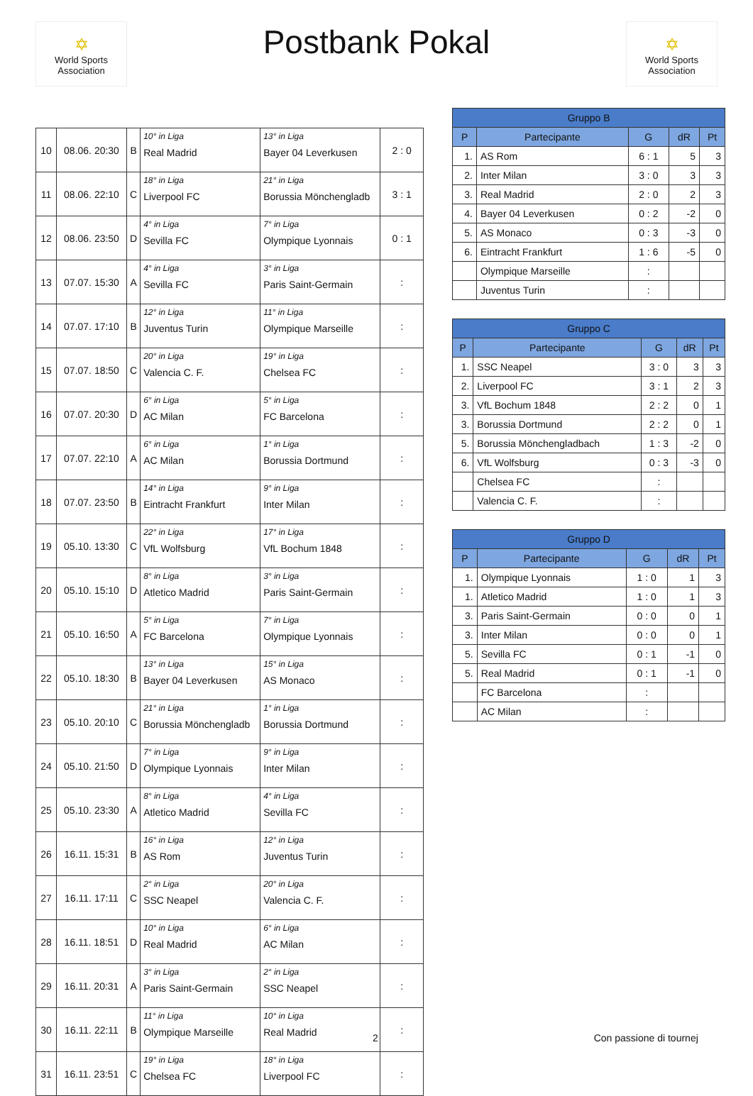✡
World Sports Association
Postbank Pokal
✡
World Sports Association
| 10 | 08.06. 20:30 | B | 10° in Liga Real Madrid | 13° in Liga Bayer 04 Leverkusen | 2 : 0 |
| 11 | 08.06. 22:10 | C | 18° in Liga Liverpool FC | 21° in Liga Borussia Mönchengladb | 3 : 1 |
| 12 | 08.06. 23:50 | D | 4° in Liga Sevilla FC | 7° in Liga Olympique Lyonnais | 0 : 1 |
| 13 | 07.07. 15:30 | A | 4° in Liga Sevilla FC | 3° in Liga Paris Saint-Germain | : |
| 14 | 07.07. 17:10 | B | 12° in Liga Juventus Turin | 11° in Liga Olympique Marseille | : |
| 15 | 07.07. 18:50 | C | 20° in Liga Valencia C. F. | 19° in Liga Chelsea FC | : |
| 16 | 07.07. 20:30 | D | 6° in Liga AC Milan | 5° in Liga FC Barcelona | : |
| 17 | 07.07. 22:10 | A | 6° in Liga AC Milan | 1° in Liga Borussia Dortmund | : |
| 18 | 07.07. 23:50 | B | 14° in Liga Eintracht Frankfurt | 9° in Liga Inter Milan | : |
| 19 | 05.10. 13:30 | C | 22° in Liga VfL Wolfsburg | 17° in Liga VfL Bochum 1848 | : |
| 20 | 05.10. 15:10 | D | 8° in Liga Atletico Madrid | 3° in Liga Paris Saint-Germain | : |
| 21 | 05.10. 16:50 | A | 5° in Liga FC Barcelona | 7° in Liga Olympique Lyonnais | : |
| 22 | 05.10. 18:30 | B | 13° in Liga Bayer 04 Leverkusen | 15° in Liga AS Monaco | : |
| 23 | 05.10. 20:10 | C | 21° in Liga Borussia Mönchengladb | 1° in Liga Borussia Dortmund | : |
| 24 | 05.10. 21:50 | D | 7° in Liga Olympique Lyonnais | 9° in Liga Inter Milan | : |
| 25 | 05.10. 23:30 | A | 8° in Liga Atletico Madrid | 4° in Liga Sevilla FC | : |
| 26 | 16.11. 15:31 | B | 16° in Liga AS Rom | 12° in Liga Juventus Turin | : |
| 27 | 16.11. 17:11 | C | 2° in Liga SSC Neapel | 20° in Liga Valencia C. F. | : |
| 28 | 16.11. 18:51 | D | 10° in Liga Real Madrid | 6° in Liga AC Milan | : |
| 29 | 16.11. 20:31 | A | 3° in Liga Paris Saint-Germain | 2° in Liga SSC Neapel | : |
| 30 | 16.11. 22:11 | B | 11° in Liga Olympique Marseille | 10° in Liga Real Madrid | : |
| 31 | 16.11. 23:51 | C | 19° in Liga Chelsea FC | 18° in Liga Liverpool FC | : |
| Gruppo B | | | | |
| --- | --- | --- | --- | --- |
| P | Partecipante | G | dR | Pt |
| 1. | AS Rom | 6 : 1 | 5 | 3 |
| 2. | Inter Milan | 3 : 0 | 3 | 3 |
| 3. | Real Madrid | 2 : 0 | 2 | 3 |
| 4. | Bayer 04 Leverkusen | 0 : 2 | -2 | 0 |
| 5. | AS Monaco | 0 : 3 | -3 | 0 |
| 6. | Eintracht Frankfurt | 1 : 6 | -5 | 0 |
| | Olympique Marseille | : | | |
| | Juventus Turin | : | | |
| Gruppo C | | | | |
| --- | --- | --- | --- | --- |
| P | Partecipante | G | dR | Pt |
| 1. | SSC Neapel | 3 : 0 | 3 | 3 |
| 2. | Liverpool FC | 3 : 1 | 2 | 3 |
| 3. | VfL Bochum 1848 | 2 : 2 | 0 | 1 |
| 3. | Borussia Dortmund | 2 : 2 | 0 | 1 |
| 5. | Borussia Mönchengladbach | 1 : 3 | -2 | 0 |
| 6. | VfL Wolfsburg | 0 : 3 | -3 | 0 |
| | Chelsea FC | : | | |
| | Valencia C. F. | : | | |
| Gruppo D | | | | |
| --- | --- | --- | --- | --- |
| P | Partecipante | G | dR | Pt |
| 1. | Olympique Lyonnais | 1 : 0 | 1 | 3 |
| 1. | Atletico Madrid | 1 : 0 | 1 | 3 |
| 3. | Paris Saint-Germain | 0 : 0 | 0 | 1 |
| 3. | Inter Milan | 0 : 0 | 0 | 1 |
| 5. | Sevilla FC | 0 : 1 | -1 | 0 |
| 5. | Real Madrid | 0 : 1 | -1 | 0 |
| | FC Barcelona | : | | |
| | AC Milan | : | | |
2 Con passione di tournej